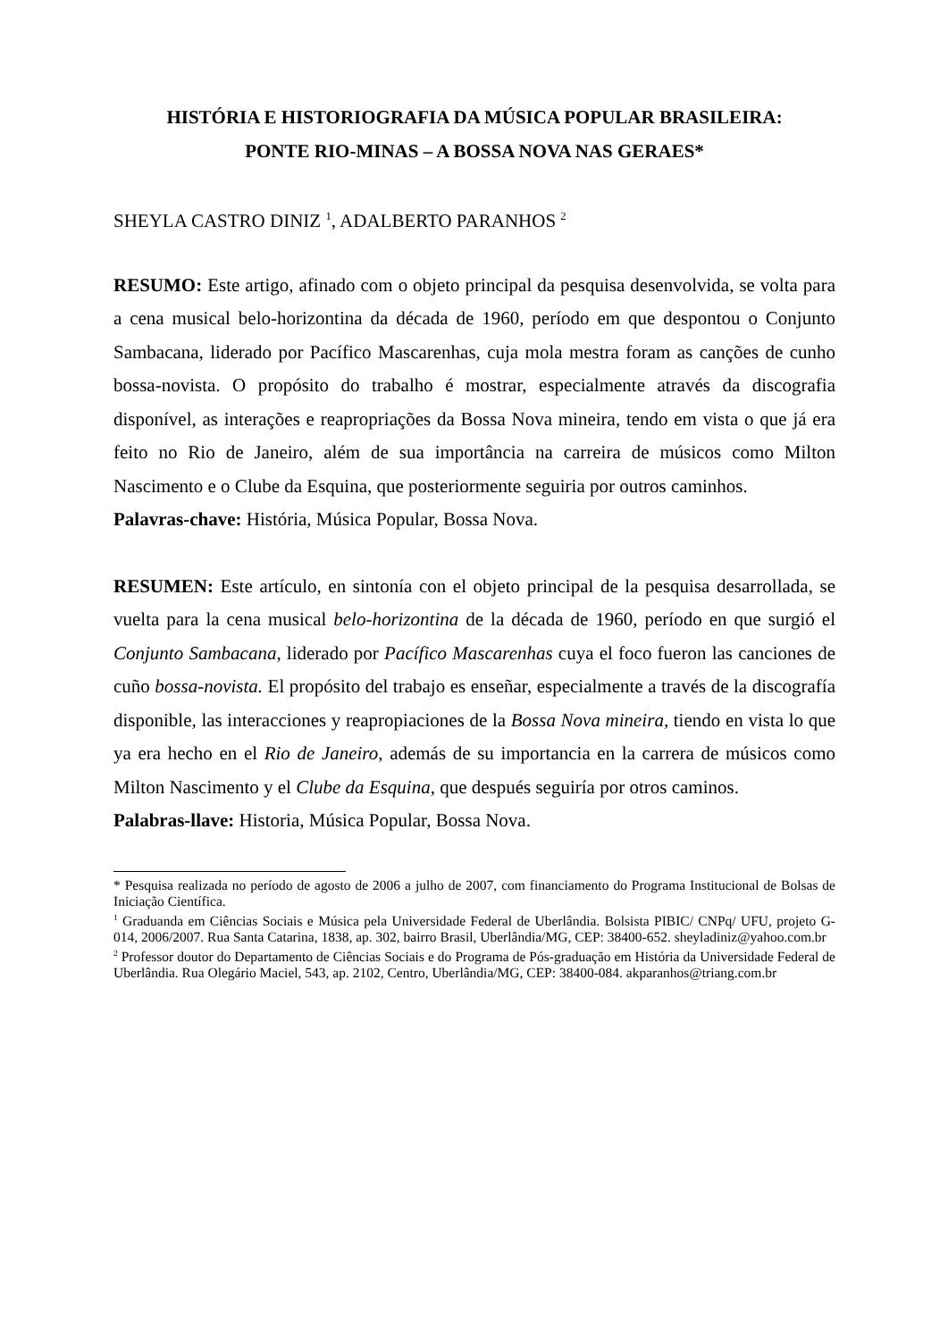HISTÓRIA E HISTORIOGRAFIA DA MÚSICA POPULAR BRASILEIRA:
PONTE RIO-MINAS – A BOSSA NOVA NAS GERAES*
SHEYLA CASTRO DINIZ <sup>1</sup>, ADALBERTO PARANHOS <sup>2</sup>
RESUMO: Este artigo, afinado com o objeto principal da pesquisa desenvolvida, se volta para a cena musical belo-horizontina da década de 1960, período em que despontou o Conjunto Sambacana, liderado por Pacífico Mascarenhas, cuja mola mestra foram as canções de cunho bossa-novista. O propósito do trabalho é mostrar, especialmente através da discografia disponível, as interações e reapropriações da Bossa Nova mineira, tendo em vista o que já era feito no Rio de Janeiro, além de sua importância na carreira de músicos como Milton Nascimento e o Clube da Esquina, que posteriormente seguiria por outros caminhos.
Palavras-chave: História, Música Popular, Bossa Nova.
RESUMEN: Este artículo, en sintonía con el objeto principal de la pesquisa desarrollada, se vuelta para la cena musical belo-horizontina de la década de 1960, período en que surgió el Conjunto Sambacana, liderado por Pacífico Mascarenhas cuya el foco fueron las canciones de cuño bossa-novista. El propósito del trabajo es enseñar, especialmente a través de la discografía disponible, las interacciones y reapropiaciones de la Bossa Nova mineira, tiendo en vista lo que ya era hecho en el Rio de Janeiro, además de su importancia en la carrera de músicos como Milton Nascimento y el Clube da Esquina, que después seguiría por otros caminos.
Palabras-llave: Historia, Música Popular, Bossa Nova.
* Pesquisa realizada no período de agosto de 2006 a julho de 2007, com financiamento do Programa Institucional de Bolsas de Iniciação Científica.
<sup>1</sup> Graduanda em Ciências Sociais e Música pela Universidade Federal de Uberlândia. Bolsista PIBIC/ CNPq/ UFU, projeto G-014, 2006/2007. Rua Santa Catarina, 1838, ap. 302, bairro Brasil, Uberlândia/MG, CEP: 38400-652. sheyladiniz@yahoo.com.br
<sup>2</sup> Professor doutor do Departamento de Ciências Sociais e do Programa de Pós-graduação em História da Universidade Federal de Uberlândia. Rua Olegário Maciel, 543, ap. 2102, Centro, Uberlândia/MG, CEP: 38400-084. akparanhos@triang.com.br